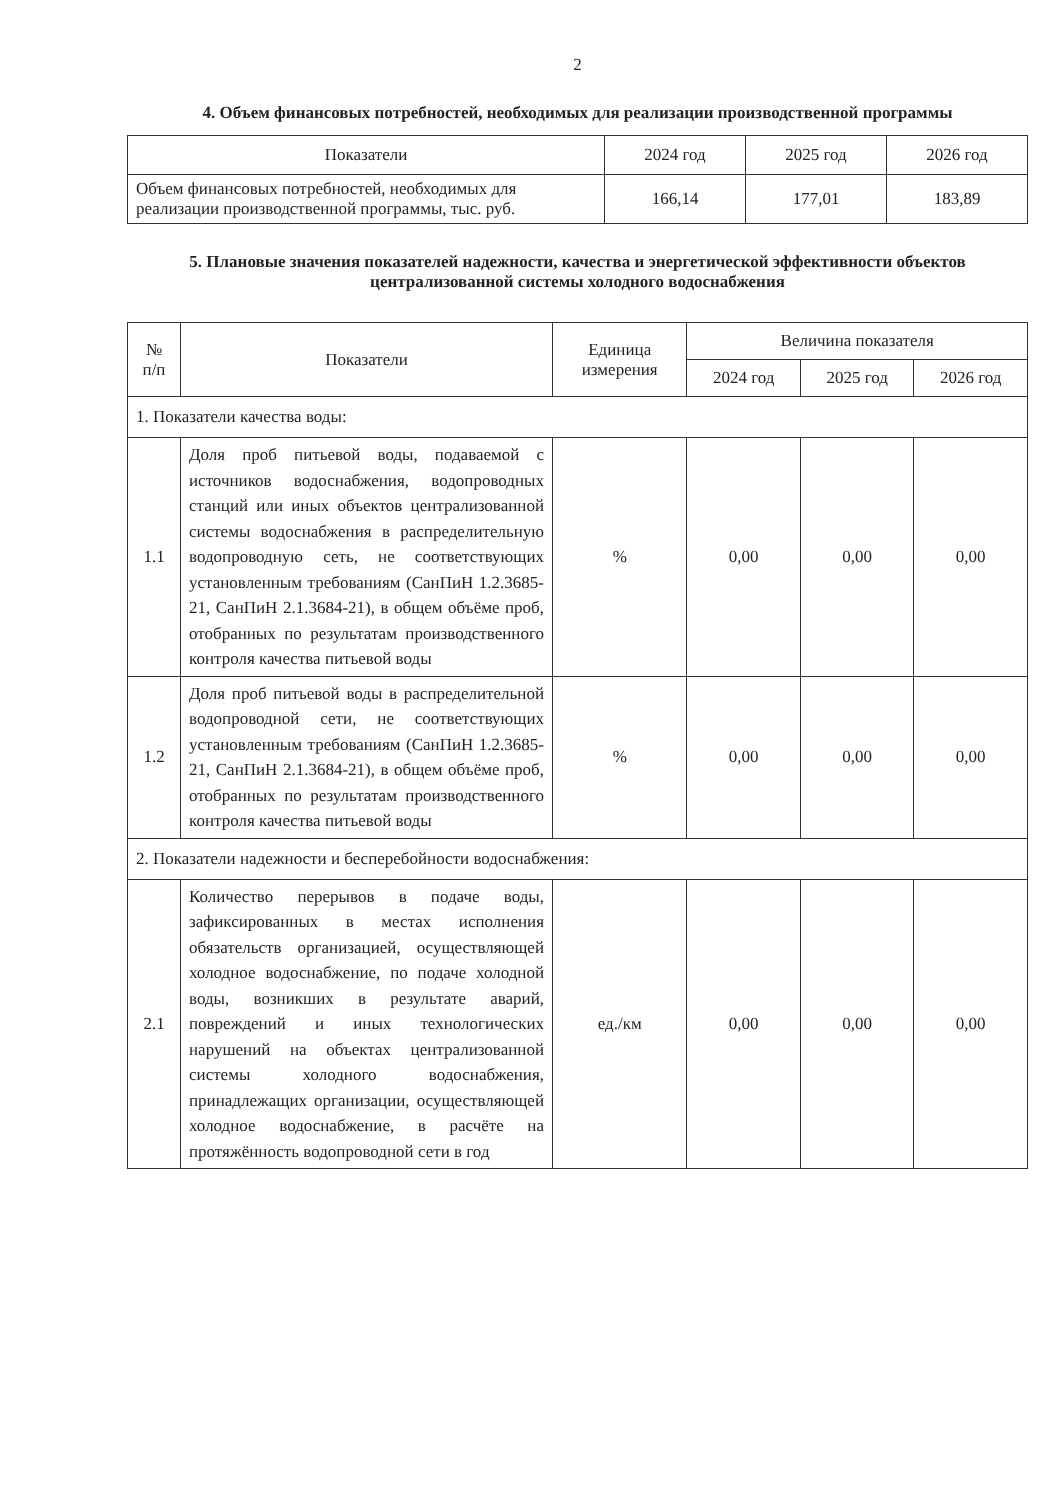2
4. Объем финансовых потребностей, необходимых для реализации производственной программы
| Показатели | 2024 год | 2025 год | 2026 год |
| --- | --- | --- | --- |
| Объем финансовых потребностей, необходимых для реализации производственной программы, тыс. руб. | 166,14 | 177,01 | 183,89 |
5. Плановые значения показателей надежности, качества и энергетической эффективности объектов централизованной системы холодного водоснабжения
| № п/п | Показатели | Единица измерения | Величина показателя | | |
| --- | --- | --- | --- | --- | --- |
| | | | 2024 год | 2025 год | 2026 год |
| 1. Показатели качества воды: | | | | | |
| 1.1 | Доля проб питьевой воды, подаваемой с источников водоснабжения, водопроводных станций или иных объектов централизованной системы водоснабжения в распределительную водопроводную сеть, не соответствующих установленным требованиям (СанПиН 1.2.3685-21, СанПиН 2.1.3684-21), в общем объёме проб, отобранных по результатам производственного контроля качества питьевой воды | % | 0,00 | 0,00 | 0,00 |
| 1.2 | Доля проб питьевой воды в распределительной водопроводной сети, не соответствующих установленным требованиям (СанПиН 1.2.3685-21, СанПиН 2.1.3684-21), в общем объёме проб, отобранных по результатам производственного контроля качества питьевой воды | % | 0,00 | 0,00 | 0,00 |
| 2. Показатели надежности и бесперебойности водоснабжения: | | | | | |
| 2.1 | Количество перерывов в подаче воды, зафиксированных в местах исполнения обязательств организацией, осуществляющей холодное водоснабжение, по подаче холодной воды, возникших в результате аварий, повреждений и иных технологических нарушений на объектах централизованной системы холодного водоснабжения, принадлежащих организации, осуществляющей холодное водоснабжение, в расчёте на протяжённость водопроводной сети в год | ед./км | 0,00 | 0,00 | 0,00 |